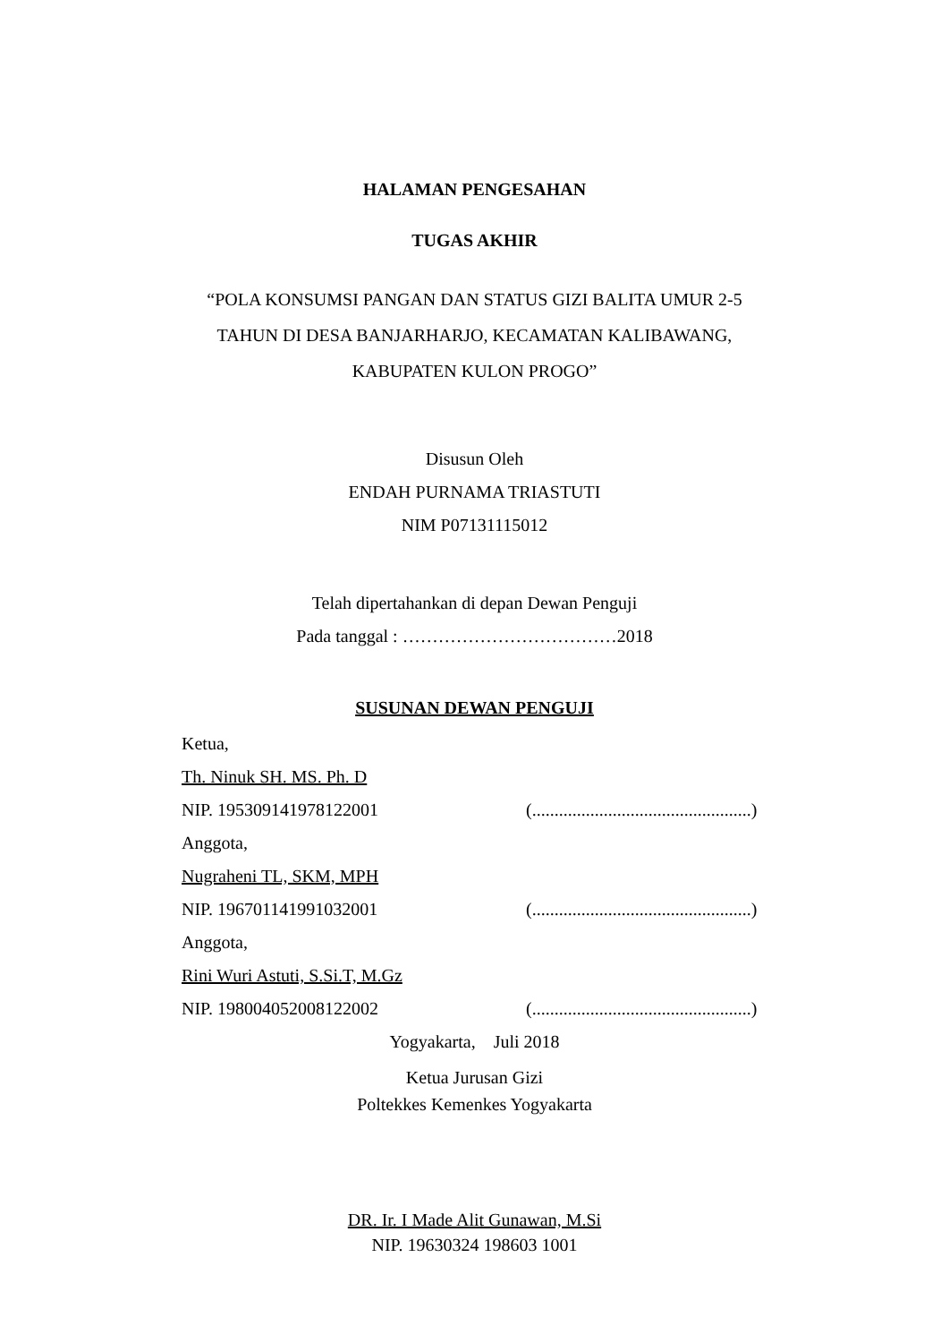HALAMAN PENGESAHAN
TUGAS AKHIR
“POLA KONSUMSI PANGAN DAN STATUS GIZI BALITA UMUR 2-5
TAHUN DI DESA BANJARHARJO, KECAMATAN KALIBAWANG,
KABUPATEN KULON PROGO”
Disusun Oleh
ENDAH PURNAMA TRIASTUTI
NIM P07131115012
Telah dipertahankan di depan Dewan Penguji
Pada tanggal : ………………………………2018
SUSUNAN DEWAN PENGUJI
Ketua,
Th. Ninuk SH. MS. Ph. D
NIP. 195309141978122001 (.................................................)
Anggota,
Nugraheni TL, SKM, MPH
NIP. 196701141991032001 (.................................................)
Anggota,
Rini Wuri Astuti, S.Si.T, M.Gz
NIP. 198004052008122002 (.................................................)
Yogyakarta, Juli 2018
Ketua Jurusan Gizi
Poltekkes Kemenkes Yogyakarta
DR. Ir. I Made Alit Gunawan, M.Si
NIP. 19630324 198603 1001